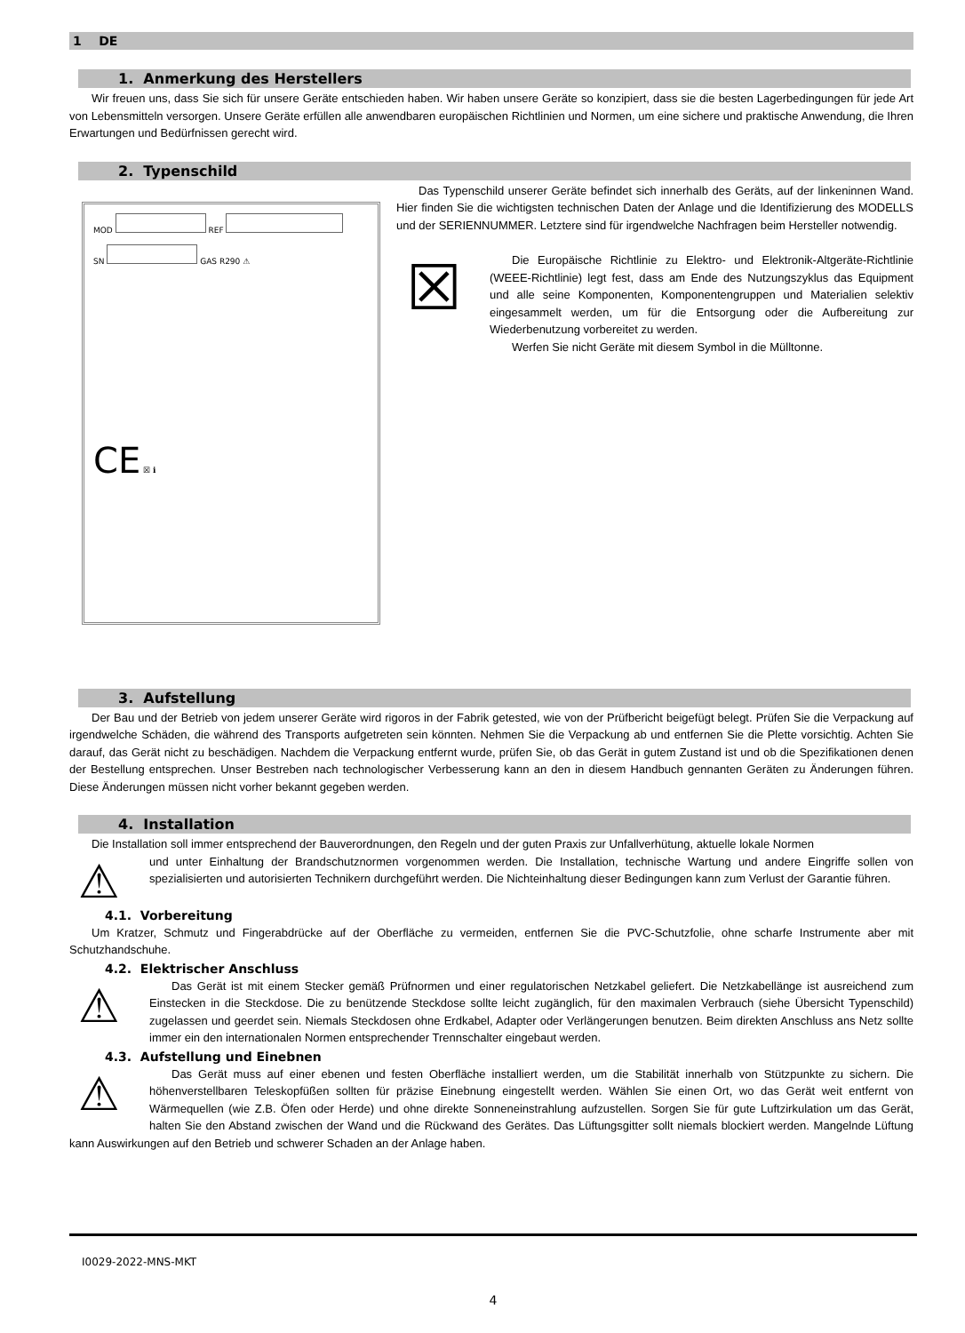1 DE
1. Anmerkung des Herstellers
Wir freuen uns, dass Sie sich für unsere Geräte entschieden haben. Wir haben unsere Geräte so konzipiert, dass sie die besten Lagerbedingungen für jede Art von Lebensmitteln versorgen. Unsere Geräte erfüllen alle anwendbaren europäischen Richtlinien und Normen, um eine sichere und praktische Anwendung, die Ihren Erwartungen und Bedürfnissen gerecht wird.
2. Typenschild
MOD REF
SN GAS R290 ⚠
CE ☒ ℹ
Das Typenschild unserer Geräte befindet sich innerhalb des Geräts, auf der linkeninnen Wand. Hier finden Sie die wichtigsten technischen Daten der Anlage und die Identifizierung des MODELLS und der SERIENNUMMER. Letztere sind für irgendwelche Nachfragen beim Hersteller notwendig.
☒
Die Europäische Richtlinie zu Elektro- und Elektronik-Altgeräte-Richtlinie (WEEE-Richtlinie) legt fest, dass am Ende des Nutzungszyklus das Equipment und alle seine Komponenten, Komponentengruppen und Materialien selektiv eingesammelt werden, um für die Entsorgung oder die Aufbereitung zur Wiederbenutzung vorbereitet zu werden.
Werfen Sie nicht Geräte mit diesem Symbol in die Mülltonne.
3. Aufstellung
Der Bau und der Betrieb von jedem unserer Geräte wird rigoros in der Fabrik getested, wie von der Prüfbericht beigefügt belegt. Prüfen Sie die Verpackung auf irgendwelche Schäden, die während des Transports aufgetreten sein könnten. Nehmen Sie die Verpackung ab und entfernen Sie die Plette vorsichtig. Achten Sie darauf, das Gerät nicht zu beschädigen. Nachdem die Verpackung entfernt wurde, prüfen Sie, ob das Gerät in gutem Zustand ist und ob die Spezifikationen denen der Bestellung entsprechen. Unser Bestreben nach technologischer Verbesserung kann an den in diesem Handbuch gennanten Geräten zu Änderungen führen. Diese Änderungen müssen nicht vorher bekannt gegeben werden.
4. Installation
Die Installation soll immer entsprechend der Bauverordnungen, den Regeln und der guten Praxis zur Unfallverhütung, aktuelle lokale Normen
⚠
und unter Einhaltung der Brandschutznormen vorgenommen werden. Die Installation, technische Wartung und andere Eingriffe sollen von spezialisierten und autorisierten Technikern durchgeführt werden. Die Nichteinhaltung dieser Bedingungen kann zum Verlust der Garantie führen.
4.1. Vorbereitung
Um Kratzer, Schmutz und Fingerabdrücke auf der Oberfläche zu vermeiden, entfernen Sie die PVC-Schutzfolie, ohne scharfe Instrumente aber mit Schutzhandschuhe.
4.2. Elektrischer Anschluss
⚠
Das Gerät ist mit einem Stecker gemäß Prüfnormen und einer regulatorischen Netzkabel geliefert. Die Netzkabellänge ist ausreichend zum Einstecken in die Steckdose. Die zu benützende Steckdose sollte leicht zugänglich, für den maximalen Verbrauch (siehe Übersicht Typenschild) zugelassen und geerdet sein. Niemals Steckdosen ohne Erdkabel, Adapter oder Verlängerungen benutzen. Beim direkten Anschluss ans Netz sollte immer ein den internationalen Normen entsprechender Trennschalter eingebaut werden.
4.3. Aufstellung und Einebnen
⚠
Das Gerät muss auf einer ebenen und festen Oberfläche installiert werden, um die Stabilität innerhalb von Stützpunkte zu sichern. Die höhenverstellbaren Teleskopfüßen sollten für präzise Einebnung eingestellt werden. Wählen Sie einen Ort, wo das Gerät weit entfernt von Wärmequellen (wie Z.B. Öfen oder Herde) und ohne direkte Sonneneinstrahlung aufzustellen. Sorgen Sie für gute Luftzirkulation um das Gerät, halten Sie den Abstand zwischen der Wand und die Rückwand des Gerätes. Das Lüftungsgitter sollt niemals blockiert werden. Mangelnde Lüftung kann Auswirkungen auf den Betrieb und schwerer Schaden an der Anlage haben.
I0029-2022-MNS-MKT
4